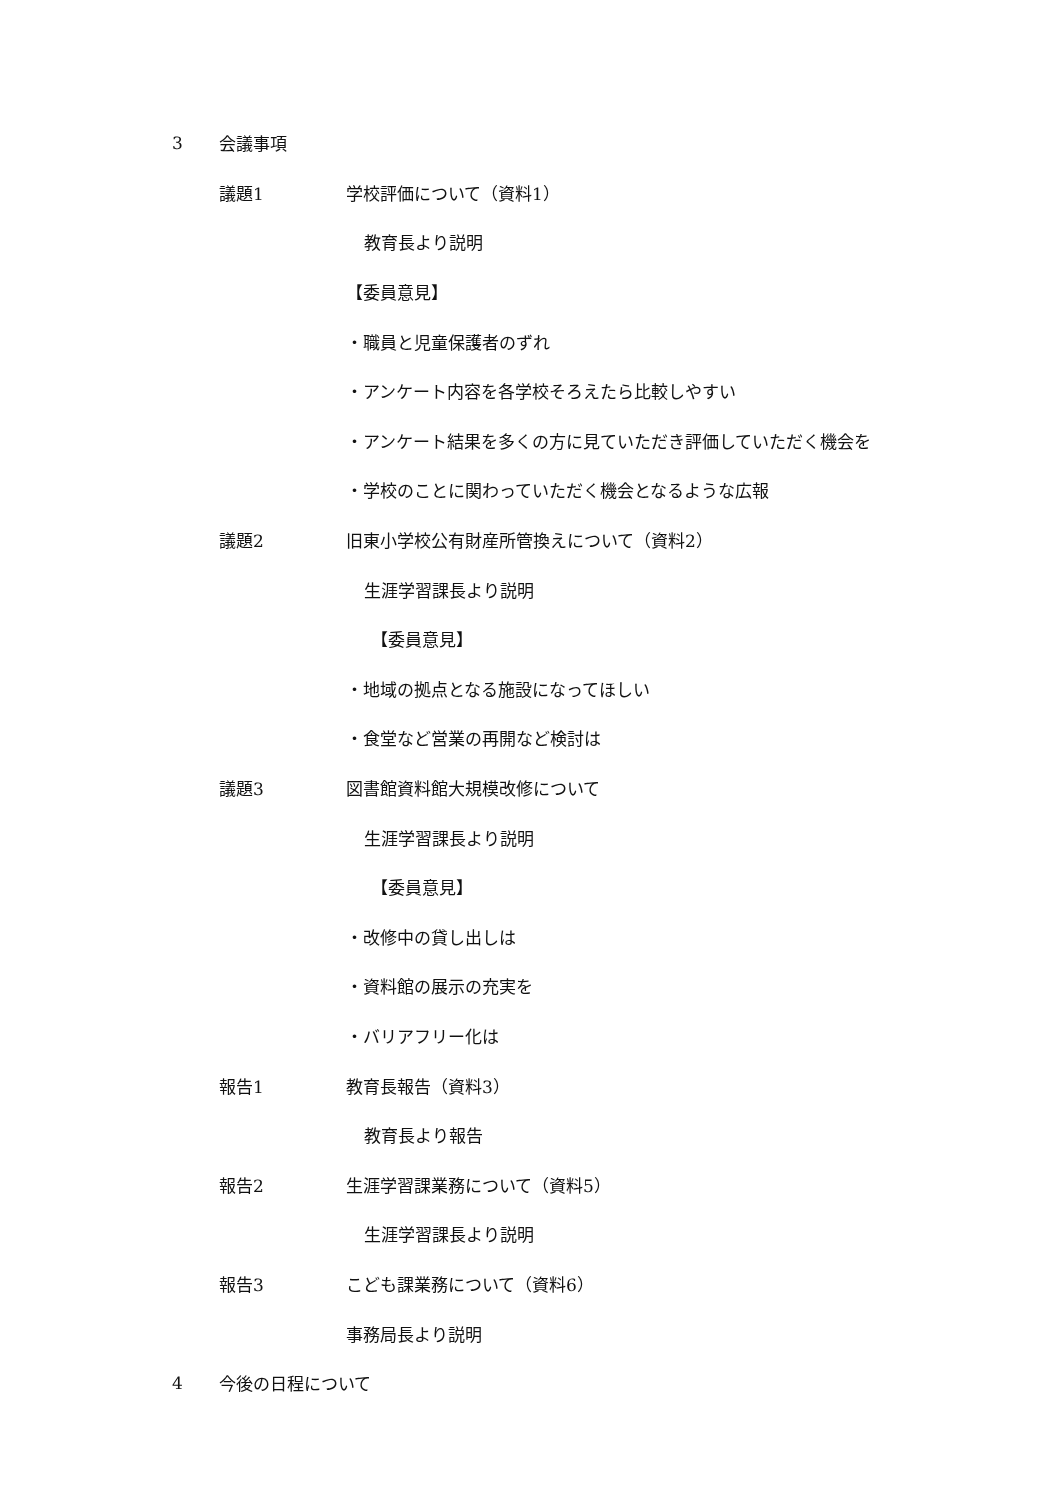3 会議事項
議題1 学校評価について（資料1）
教育長より説明
【委員意見】
・職員と児童保護者のずれ
・アンケート内容を各学校そろえたら比較しやすい
・アンケート結果を多くの方に見ていただき評価していただく機会を
・学校のことに関わっていただく機会となるような広報
議題2 旧東小学校公有財産所管換えについて（資料2）
生涯学習課長より説明
【委員意見】
・地域の拠点となる施設になってほしい
・食堂など営業の再開など検討は
議題3 図書館資料館大規模改修について
生涯学習課長より説明
【委員意見】
・改修中の貸し出しは
・資料館の展示の充実を
・バリアフリー化は
報告1 教育長報告（資料3）
教育長より報告
報告2 生涯学習課業務について（資料5）
生涯学習課長より説明
報告3 こども課業務について（資料6）
事務局長より説明
4 今後の日程について